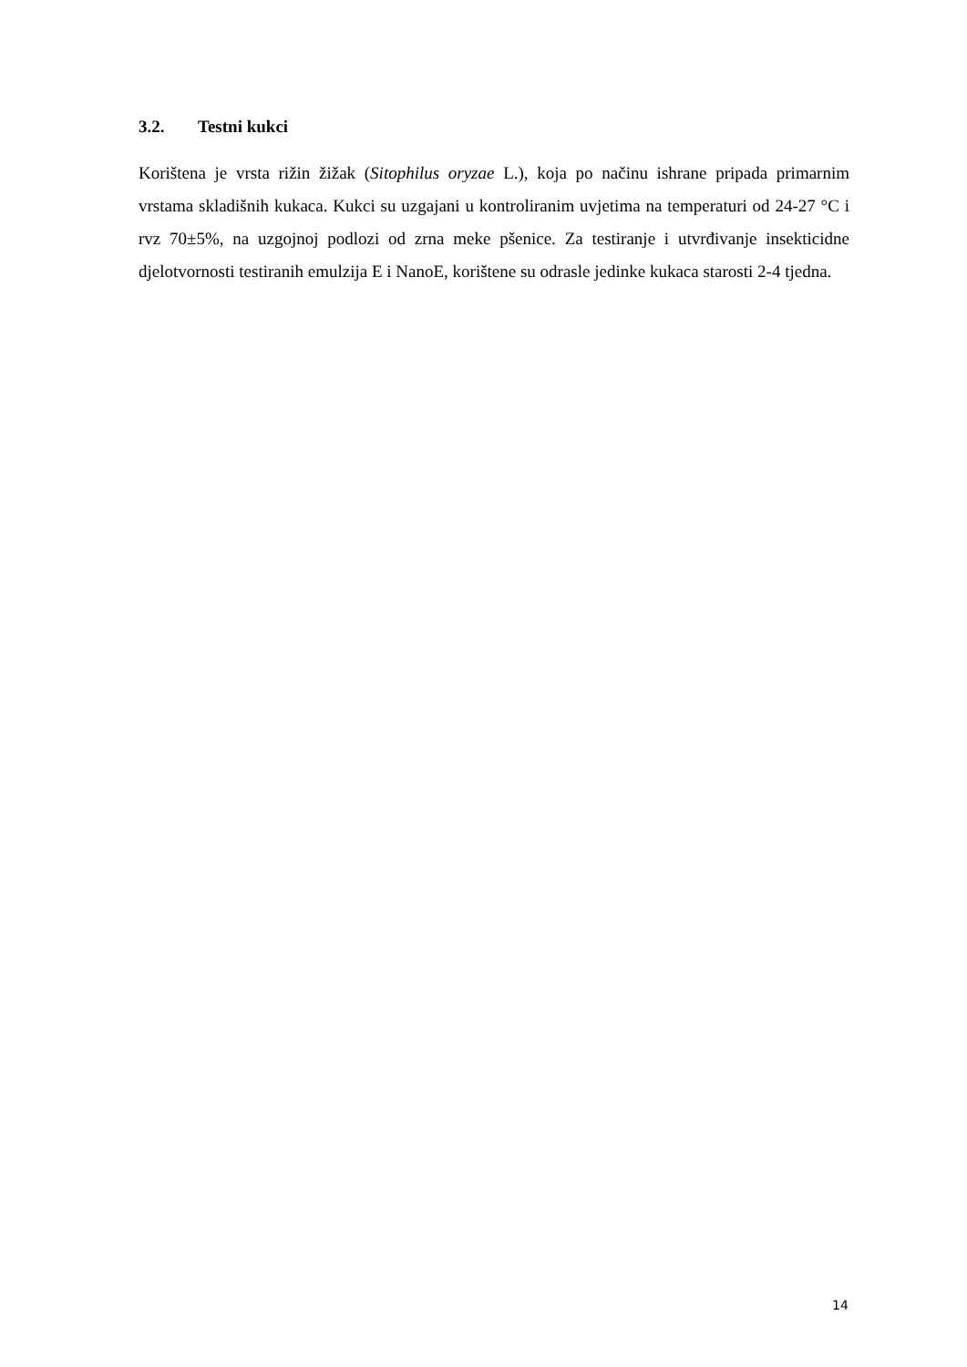3.2. Testni kukci
Korištena je vrsta rižin žižak (Sitophilus oryzae L.), koja po načinu ishrane pripada primarnim vrstama skladišnih kukaca. Kukci su uzgajani u kontroliranim uvjetima na temperaturi od 24-27 °C i rvz 70±5%, na uzgojnoj podlozi od zrna meke pšenice. Za testiranje i utvrđivanje insekticidne djelotvornosti testiranih emulzija E i NanoE, korištene su odrasle jedinke kukaca starosti 2-4 tjedna.
14